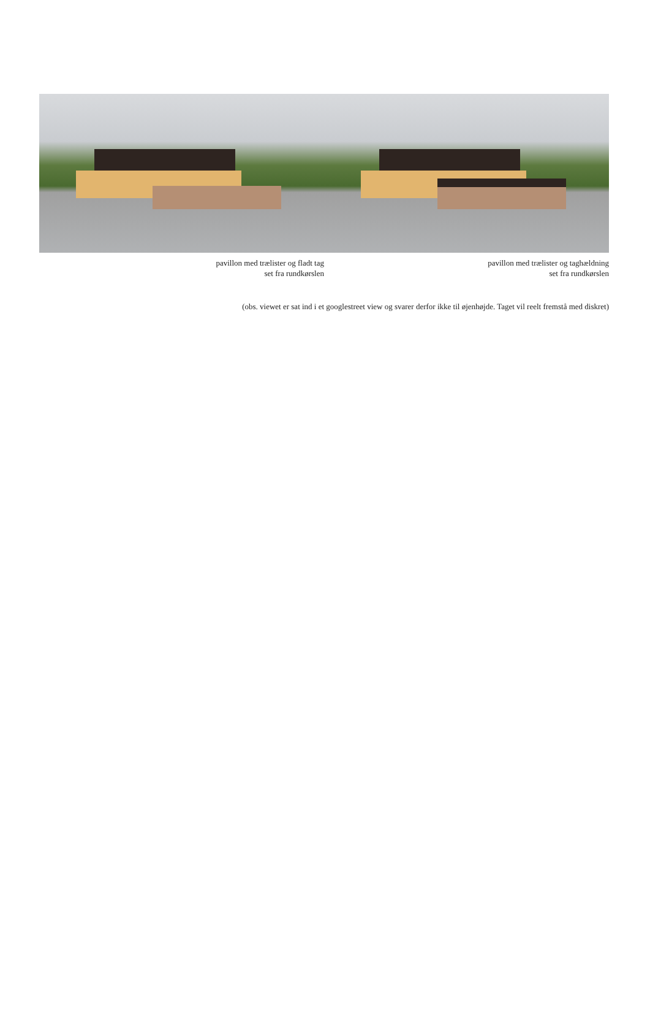pavillon med trælister og fladt tag
set fra rundkørslen
pavillon med trælister og taghældning
set fra rundkørslen
(obs. viewet er sat ind i et googlestreet view og svarer derfor ikke til øjenhøjde. Taget vil reelt fremstå med diskret)